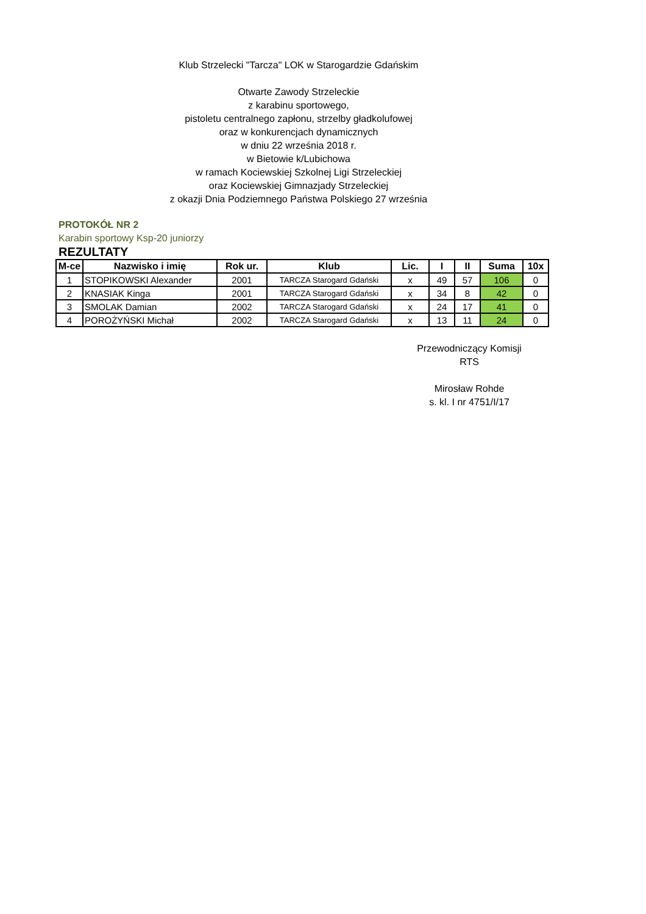Klub Strzelecki "Tarcza" LOK w Starogardzie Gdańskim
Otwarte Zawody Strzeleckie
z karabinu sportowego,
pistoletu centralnego zapłonu, strzelby gładkolufowej
oraz w konkurencjach dynamicznych
w dniu 22 września 2018 r.
w Bietowie k/Lubichowa
w ramach Kociewskiej Szkolnej Ligi Strzeleckiej
oraz Kociewskiej Gimnazjady Strzeleckiej
z okazji Dnia Podziemnego Państwa Polskiego 27 września
PROTOKÓŁ NR 2
Karabin sportowy Ksp-20 juniorzy
REZULTATY
| M-ce | Nazwisko i imię | Rok ur. | Klub | Lic. | I | II | Suma | 10x |
| --- | --- | --- | --- | --- | --- | --- | --- | --- |
| 1 | STOPIKOWSKI Alexander | 2001 | TARCZA Starogard Gdański | x | 49 | 57 | 106 | 0 |
| 2 | KNASIAK Kinga | 2001 | TARCZA Starogard Gdański | x | 34 | 8 | 42 | 0 |
| 3 | SMOLAK Damian | 2002 | TARCZA Starogard Gdański | x | 24 | 17 | 41 | 0 |
| 4 | POROŻYŃSKI Michał | 2002 | TARCZA Starogard Gdański | x | 13 | 11 | 24 | 0 |
Przewodniczący Komisji
RTS
Mirosław Rohde
s. kl. I nr 4751/I/17